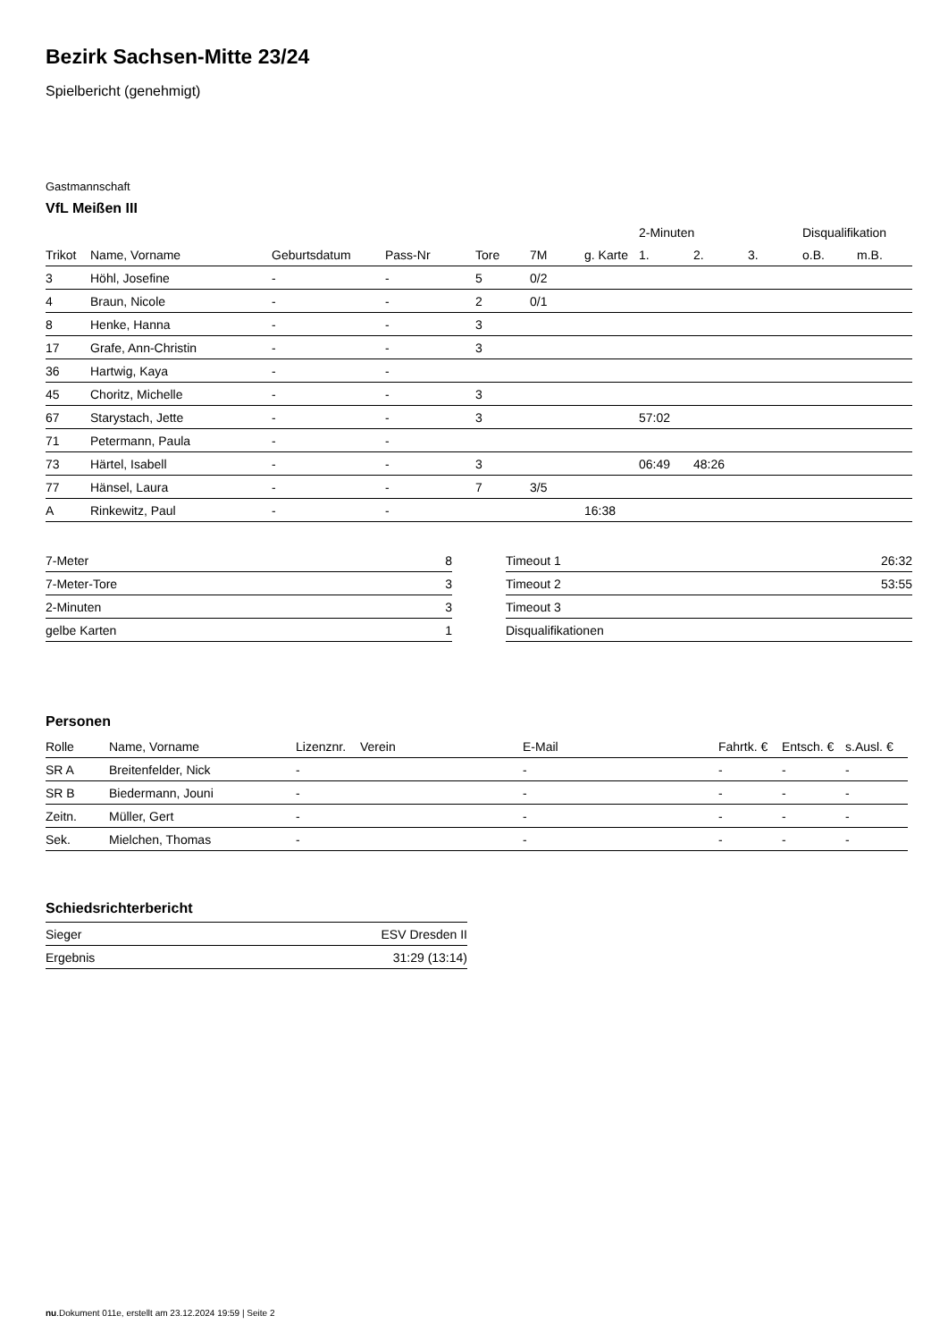Bezirk Sachsen-Mitte 23/24
Spielbericht (genehmigt)
Gastmannschaft
VfL Meißen III
| | | | | | | | 2-Minuten | | | Disqualifikation | |
| --- | --- | --- | --- | --- | --- | --- | --- | --- | --- | --- | --- |
| Trikot | Name, Vorname | Geburtsdatum | Pass-Nr | Tore | 7M | g. Karte | 1. | 2. | 3. | o.B. | m.B. |
| 3 | Höhl, Josefine | - | - | 5 | 0/2 | | | | | | |
| 4 | Braun, Nicole | - | - | 2 | 0/1 | | | | | | |
| 8 | Henke, Hanna | - | - | 3 | | | | | | | |
| 17 | Grafe, Ann-Christin | - | - | 3 | | | | | | | |
| 36 | Hartwig, Kaya | - | - | | | | | | | | |
| 45 | Choritz, Michelle | - | - | 3 | | | | | | | |
| 67 | Starystach, Jette | - | - | 3 | | | 57:02 | | | | |
| 71 | Petermann, Paula | - | - | | | | | | | | |
| 73 | Härtel, Isabell | - | - | 3 | | | 06:49 | 48:26 | | | |
| 77 | Hänsel, Laura | - | - | 7 | 3/5 | | | | | | |
| A | Rinkewitz, Paul | - | - | | | 16:38 | | | | | |
| 7-Meter | 8 |
| 7-Meter-Tore | 3 |
| 2-Minuten | 3 |
| gelbe Karten | 1 |
| Timeout 1 | 26:32 |
| Timeout 2 | 53:55 |
| Timeout 3 | |
| Disqualifikationen | |
Personen
| Rolle | Name, Vorname | Lizenznr. | Verein | E-Mail | Fahrtk. € | Entsch. € | s.Ausl. € |
| --- | --- | --- | --- | --- | --- | --- | --- |
| SR A | Breitenfelder, Nick | - | | - | - | - | - |
| SR B | Biedermann, Jouni | - | | - | - | - | - |
| Zeitn. | Müller, Gert | - | | - | - | - | - |
| Sek. | Mielchen, Thomas | - | | - | - | - | - |
Schiedsrichterbericht
| Sieger | ESV Dresden II |
| Ergebnis | 31:29 (13:14) |
nu.Dokument 011e, erstellt am 23.12.2024 19:59 | Seite 2